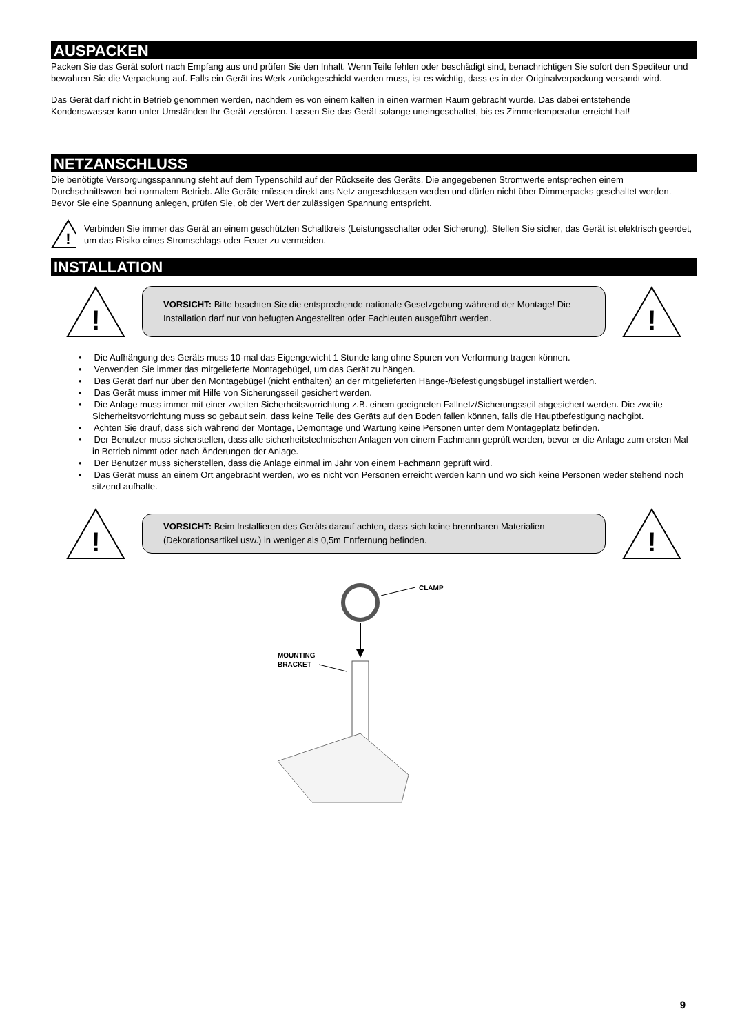AUSPACKEN
Packen Sie das Gerät sofort nach Empfang aus und prüfen Sie den Inhalt. Wenn Teile fehlen oder beschädigt sind, benachrichtigen Sie sofort den Spediteur und bewahren Sie die Verpackung auf. Falls ein Gerät ins Werk zurückgeschickt werden muss, ist es wichtig, dass es in der Originalverpackung versandt wird.
Das Gerät darf nicht in Betrieb genommen werden, nachdem es von einem kalten in einen warmen Raum gebracht wurde. Das dabei entstehende Kondenswasser kann unter Umständen Ihr Gerät zerstören. Lassen Sie das Gerät solange uneingeschaltet, bis es Zimmertemperatur erreicht hat!
NETZANSCHLUSS
Die benötigte Versorgungsspannung steht auf dem Typenschild auf der Rückseite des Geräts. Die angegebenen Stromwerte entsprechen einem Durchschnittswert bei normalem Betrieb. Alle Geräte müssen direkt ans Netz angeschlossen werden und dürfen nicht über Dimmerpacks geschaltet werden. Bevor Sie eine Spannung anlegen, prüfen Sie, ob der Wert der zulässigen Spannung entspricht.
!
Verbinden Sie immer das Gerät an einem geschützten Schaltkreis (Leistungsschalter oder Sicherung). Stellen Sie sicher, das Gerät ist elektrisch geerdet, um das Risiko eines Stromschlags oder Feuer zu vermeiden.
INSTALLATION
!
VORSICHT: Bitte beachten Sie die entsprechende nationale Gesetzgebung während der Montage! Die Installation darf nur von befugten Angestellten oder Fachleuten ausgeführt werden.
!
• Die Aufhängung des Geräts muss 10-mal das Eigengewicht 1 Stunde lang ohne Spuren von Verformung tragen können.
• Verwenden Sie immer das mitgelieferte Montagebügel, um das Gerät zu hängen.
• Das Gerät darf nur über den Montagebügel (nicht enthalten) an der mitgelieferten Hänge-/Befestigungsbügel installiert werden.
• Das Gerät muss immer mit Hilfe von Sicherungsseil gesichert werden.
• Die Anlage muss immer mit einer zweiten Sicherheitsvorrichtung z.B. einem geeigneten Fallnetz/Sicherungsseil abgesichert werden. Die zweite Sicherheitsvorrichtung muss so gebaut sein, dass keine Teile des Geräts auf den Boden fallen können, falls die Hauptbefestigung nachgibt.
• Achten Sie drauf, dass sich während der Montage, Demontage und Wartung keine Personen unter dem Montageplatz befinden.
• Der Benutzer muss sicherstellen, dass alle sicherheitstechnischen Anlagen von einem Fachmann geprüft werden, bevor er die Anlage zum ersten Mal in Betrieb nimmt oder nach Änderungen der Anlage.
• Der Benutzer muss sicherstellen, dass die Anlage einmal im Jahr von einem Fachmann geprüft wird.
• Das Gerät muss an einem Ort angebracht werden, wo es nicht von Personen erreicht werden kann und wo sich keine Personen weder stehend noch sitzend aufhalte.
!
VORSICHT: Beim Installieren des Geräts darauf achten, dass sich keine brennbaren Materialien (Dekorationsartikel usw.) in weniger als 0,5m Entfernung befinden.
!
CLAMP
MOUNTING
BRACKET
9